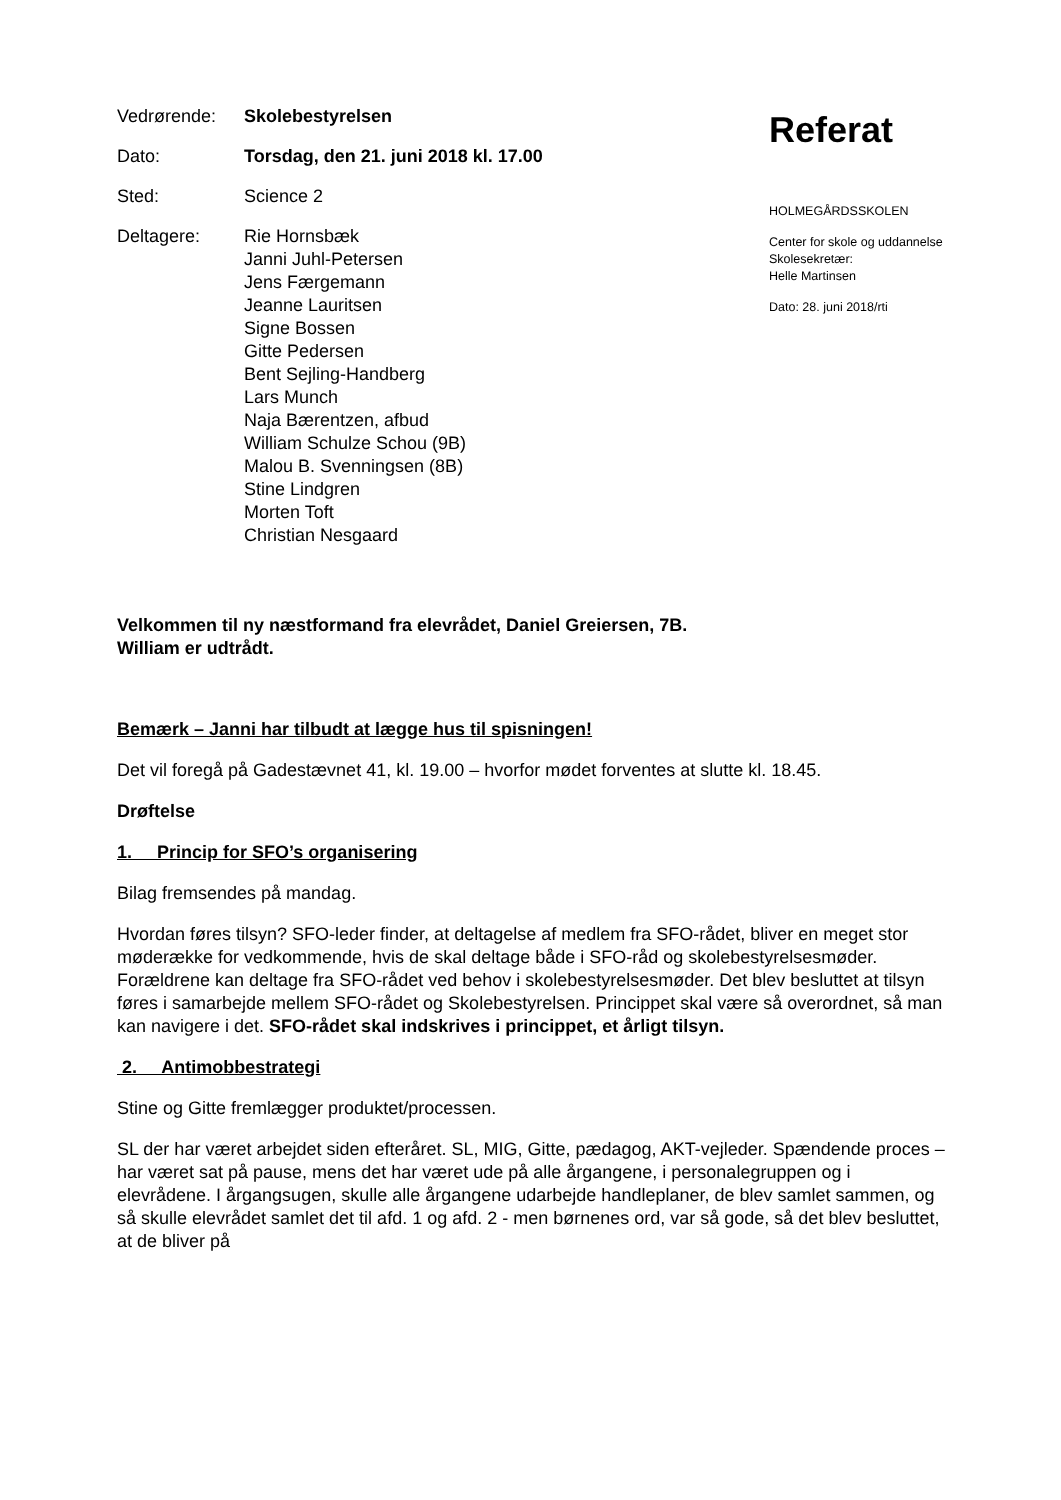Vedrørende: Skolebestyrelsen
Dato: Torsdag, den 21. juni 2018 kl. 17.00
Sted: Science 2
Deltagere: Rie Hornsbæk
Janni Juhl-Petersen
Jens Færgemann
Jeanne Lauritsen
Signe Bossen
Gitte Pedersen
Bent Sejling-Handberg
Lars Munch
Naja Bærentzen, afbud
William Schulze Schou (9B)
Malou B. Svenningsen (8B)
Stine Lindgren
Morten Toft
Christian Nesgaard
Referat
HOLMEGÅRDSSKOLEN
Center for skole og uddannelse
Skolesekretær:
Helle Martinsen
Dato: 28. juni 2018/rti
Velkommen til ny næstformand fra elevrådet, Daniel Greiersen, 7B.
William er udtrådt.
Bemærk – Janni har tilbudt at lægge hus til spisningen!
Det vil foregå på Gadestævnet 41, kl. 19.00 – hvorfor mødet forventes at slutte kl. 18.45.
Drøftelse
1. Princip for SFO’s organisering
Bilag fremsendes på mandag.
Hvordan føres tilsyn? SFO-leder finder, at deltagelse af medlem fra SFO-rådet, bliver en meget stor møderække for vedkommende, hvis de skal deltage både i SFO-råd og skolebestyrelsesmøder. Forældrene kan deltage fra SFO-rådet ved behov i skolebestyrelsesmøder. Det blev besluttet at tilsyn føres i samarbejde mellem SFO-rådet og Skolebestyrelsen. Princippet skal være så overordnet, så man kan navigere i det. SFO-rådet skal indskrives i princippet, et årligt tilsyn.
2. Antimobbestrategi
Stine og Gitte fremlægger produktet/processen.
SL der har været arbejdet siden efteråret. SL, MIG, Gitte, pædagog, AKT-vejleder. Spændende proces – har været sat på pause, mens det har været ude på alle årgangene, i personalegruppen og i elevrådene. I årgangsugen, skulle alle årgangene udarbejde handleplaner, de blev samlet sammen, og så skulle elevrådet samlet det til afd. 1 og afd. 2 - men børnenes ord, var så gode, så det blev besluttet, at de bliver på